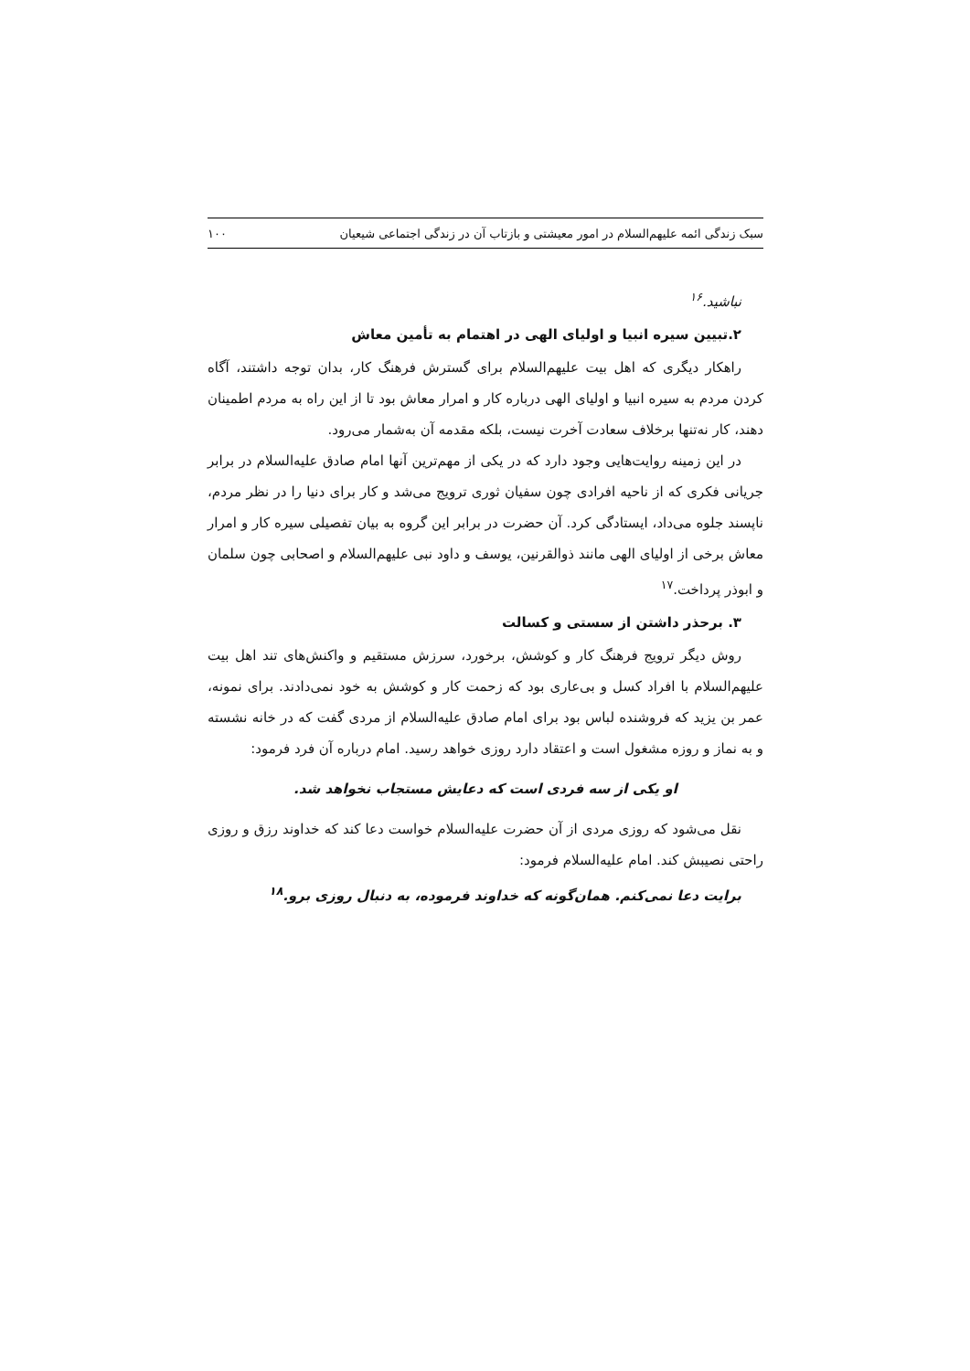سبک زندگی ائمه علیهم‌السلام در امور معیشتی و بازتاب آن در زندگی اجتماعی شیعیان ۱۰۰
نباشید.<sup>۱۶</sup>
۲.تبیین سیره انبیا و اولیای الهی در اهتمام به تأمین معاش
راهکار دیگری که اهل بیت علیهم‌السلام برای گسترش فرهنگ کار، بدان توجه داشتند، آگاه کردن مردم به سیره انبیا و اولیای الهی درباره کار و امرار معاش بود تا از این راه به مردم اطمینان دهند، کار نه‌تنها برخلاف سعادت آخرت نیست، بلکه مقدمه آن به‌شمار می‌رود.
در این زمینه روایت‌هایی وجود دارد که در یکی از مهم‌ترین آنها امام صادق علیه‌السلام در برابر جریانی فکری که از ناحیه افرادی چون سفیان ثوری ترویج می‌شد و کار برای دنیا را در نظر مردم، ناپسند جلوه می‌داد، ایستادگی کرد. آن حضرت در برابر این گروه به بیان تفصیلی سیره کار و امرار معاش برخی از اولیای الهی مانند ذوالقرنین، یوسف و داود نبی علیهم‌السلام و اصحابی چون سلمان و ابوذر پرداخت.<sup>۱۷</sup>
۳. برحذر داشتن از سستی و کسالت
روش دیگر ترویج فرهنگ کار و کوشش، برخورد، سرزش مستقیم و واکنش‌های تند اهل بیت علیهم‌السلام با افراد کسل و بی‌عاری بود که زحمت کار و کوشش به خود نمی‌دادند. برای نمونه، عمر بن یزید که فروشنده لباس بود برای امام صادق علیه‌السلام از مردی گفت که در خانه نشسته و به نماز و روزه مشغول است و اعتقاد دارد روزی خواهد رسید. امام درباره آن فرد فرمود:
او یکی از سه فردی است که دعایش مستجاب نخواهد شد.
نقل می‌شود که روزی مردی از آن حضرت علیه‌السلام خواست دعا کند که خداوند رزق و روزی راحتی نصیبش کند. امام علیه‌السلام فرمود:
برایت دعا نمی‌کنم. همان‌گونه که خداوند فرموده، به دنبال روزی برو.<sup>۱۸</sup>